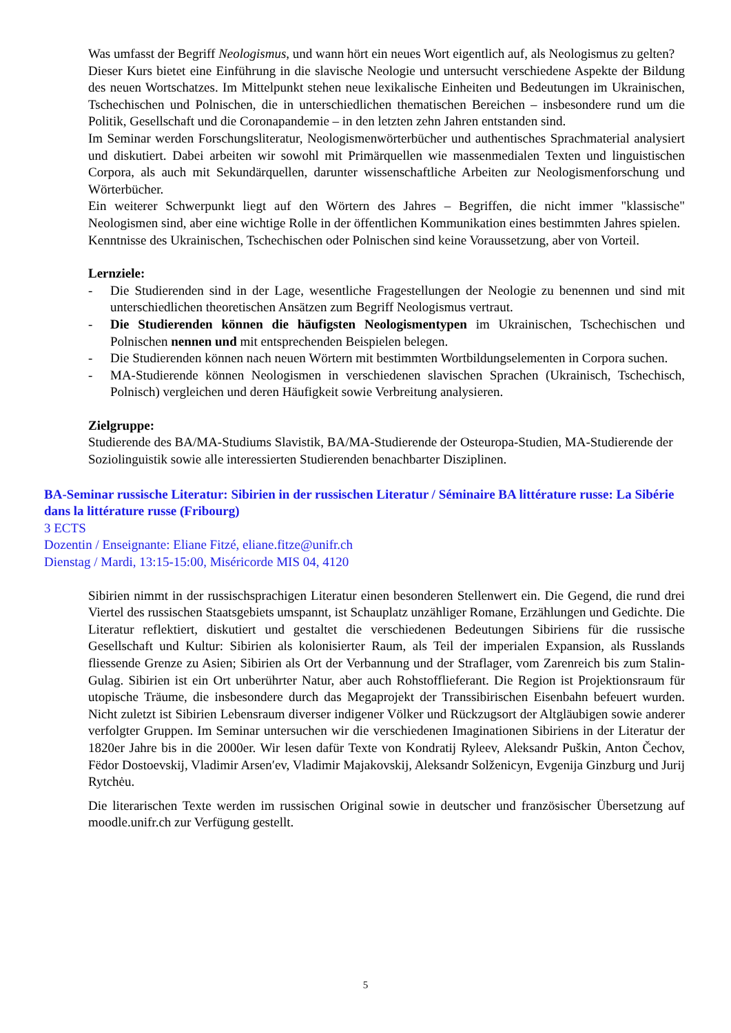Was umfasst der Begriff Neologismus, und wann hört ein neues Wort eigentlich auf, als Neologismus zu gelten?
Dieser Kurs bietet eine Einführung in die slavische Neologie und untersucht verschiedene Aspekte der Bildung des neuen Wortschatzes. Im Mittelpunkt stehen neue lexikalische Einheiten und Bedeutungen im Ukrainischen, Tschechischen und Polnischen, die in unterschiedlichen thematischen Bereichen – insbesondere rund um die Politik, Gesellschaft und die Coronapandemie – in den letzten zehn Jahren entstanden sind.
Im Seminar werden Forschungsliteratur, Neologismenwörterbücher und authentisches Sprachmaterial analysiert und diskutiert. Dabei arbeiten wir sowohl mit Primärquellen wie massenmedialen Texten und linguistischen Corpora, als auch mit Sekundärquellen, darunter wissenschaftliche Arbeiten zur Neologismenforschung und Wörterbücher.
Ein weiterer Schwerpunkt liegt auf den Wörtern des Jahres – Begriffen, die nicht immer "klassische" Neologismen sind, aber eine wichtige Rolle in der öffentlichen Kommunikation eines bestimmten Jahres spielen.
Kenntnisse des Ukrainischen, Tschechischen oder Polnischen sind keine Voraussetzung, aber von Vorteil.
Lernziele:
- Die Studierenden sind in der Lage, wesentliche Fragestellungen der Neologie zu benennen und sind mit unterschiedlichen theoretischen Ansätzen zum Begriff Neologismus vertraut.
- Die Studierenden können die häufigsten Neologismentypen im Ukrainischen, Tschechischen und Polnischen nennen und mit entsprechenden Beispielen belegen.
- Die Studierenden können nach neuen Wörtern mit bestimmten Wortbildungselementen in Corpora suchen.
- MA-Studierende können Neologismen in verschiedenen slavischen Sprachen (Ukrainisch, Tschechisch, Polnisch) vergleichen und deren Häufigkeit sowie Verbreitung analysieren.
Zielgruppe:
Studierende des BA/MA-Studiums Slavistik, BA/MA-Studierende der Osteuropa-Studien, MA-Studierende der Soziolinguistik sowie alle interessierten Studierenden benachbarter Disziplinen.
BA-Seminar russische Literatur: Sibirien in der russischen Literatur / Séminaire BA littérature russe: La Sibérie dans la littérature russe (Fribourg)
3 ECTS
Dozentin / Enseignante: Eliane Fitzé, eliane.fitze@unifr.ch
Dienstag / Mardi, 13:15-15:00, Miséricorde MIS 04, 4120
Sibirien nimmt in der russischsprachigen Literatur einen besonderen Stellenwert ein. Die Gegend, die rund drei Viertel des russischen Staatsgebiets umspannt, ist Schauplatz unzähliger Romane, Erzählungen und Gedichte. Die Literatur reflektiert, diskutiert und gestaltet die verschiedenen Bedeutungen Sibiriens für die russische Gesellschaft und Kultur: Sibirien als kolonisierter Raum, als Teil der imperialen Expansion, als Russlands fliessende Grenze zu Asien; Sibirien als Ort der Verbannung und der Straflager, vom Zarenreich bis zum Stalin-Gulag. Sibirien ist ein Ort unberührter Natur, aber auch Rohstofflieferant. Die Region ist Projektionsraum für utopische Träume, die insbesondere durch das Megaprojekt der Transsibirischen Eisenbahn befeuert wurden. Nicht zuletzt ist Sibirien Lebensraum diverser indigener Völker und Rückzugsort der Altgläubigen sowie anderer verfolgter Gruppen. Im Seminar untersuchen wir die verschiedenen Imaginationen Sibiriens in der Literatur der 1820er Jahre bis in die 2000er. Wir lesen dafür Texte von Kondratij Ryleev, Aleksandr Puškin, Anton Čechov, Fëdor Dostoevskij, Vladimir Arsen′ev, Vladimir Majakovskij, Aleksandr Solženicyn, Evgenija Ginzburg und Jurij Rytchėu.
Die literarischen Texte werden im russischen Original sowie in deutscher und französischer Übersetzung auf moodle.unifr.ch zur Verfügung gestellt.
5